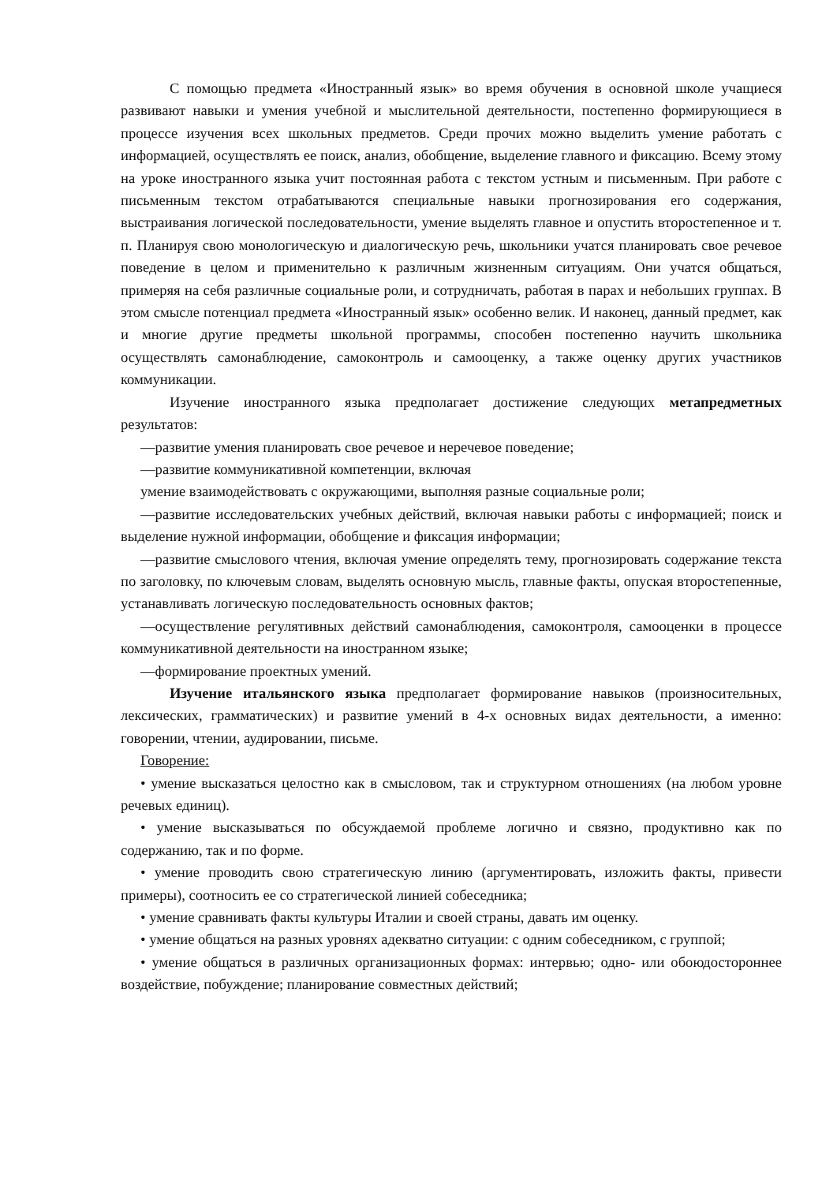С помощью предмета «Иностранный язык» во время обучения в основной школе учащиеся развивают навыки и умения учебной и мыслительной деятельности, постепенно формирующиеся в процессе изучения всех школьных предметов. Среди прочих можно выделить умение работать с информацией, осуществлять ее поиск, анализ, обобщение, выделение главного и фиксацию. Всему этому на уроке иностранного языка учит постоянная работа с текстом устным и письменным. При работе с письменным текстом отрабатываются специальные навыки прогнозирования его содержания, выстраивания логической последовательности, умение выделять главное и опустить второстепенное и т. п. Планируя свою монологическую и диалогическую речь, школьники учатся планировать свое речевое поведение в целом и применительно к различным жизненным ситуациям. Они учатся общаться, примеряя на себя различные социальные роли, и сотрудничать, работая в парах и небольших группах. В этом смысле потенциал предмета «Иностранный язык» особенно велик. И наконец, данный предмет, как и многие другие предметы школьной программы, способен постепенно научить школьника осуществлять самонаблюдение, самоконтроль и самооценку, а также оценку других участников коммуникации.
Изучение иностранного языка предполагает достижение следующих метапредметных результатов:
—развитие умения планировать свое речевое и неречевое поведение;
—развитие коммуникативной компетенции, включая
умение взаимодействовать с окружающими, выполняя разные социальные роли;
—развитие исследовательских учебных действий, включая навыки работы с информацией; поиск и выделение нужной информации, обобщение и фиксация информации;
—развитие смыслового чтения, включая умение определять тему, прогнозировать содержание текста по заголовку, по ключевым словам, выделять основную мысль, главные факты, опуская второстепенные, устанавливать логическую последовательность основных фактов;
—осуществление регулятивных действий самонаблюдения, самоконтроля, самооценки в процессе коммуникативной деятельности на иностранном языке;
—формирование проектных умений.
Изучение итальянского языка предполагает формирование навыков (произносительных, лексических, грамматических) и развитие умений в 4-х основных видах деятельности, а именно: говорении, чтении, аудировании, письме.
Говорение:
• умение высказаться целостно как в смысловом, так и структурном отношениях (на любом уровне речевых единиц).
• умение высказываться по обсуждаемой проблеме логично и связно, продуктивно как по содержанию, так и по форме.
• умение проводить свою стратегическую линию (аргументировать, изложить факты, привести примеры), соотносить ее со стратегической линией собеседника;
• умение сравнивать факты культуры Италии и своей страны, давать им оценку.
• умение общаться на разных уровнях адекватно ситуации: с одним собеседником, с группой;
• умение общаться в различных организационных формах: интервью; одно- или обоюдостороннее воздействие, побуждение; планирование совместных действий;